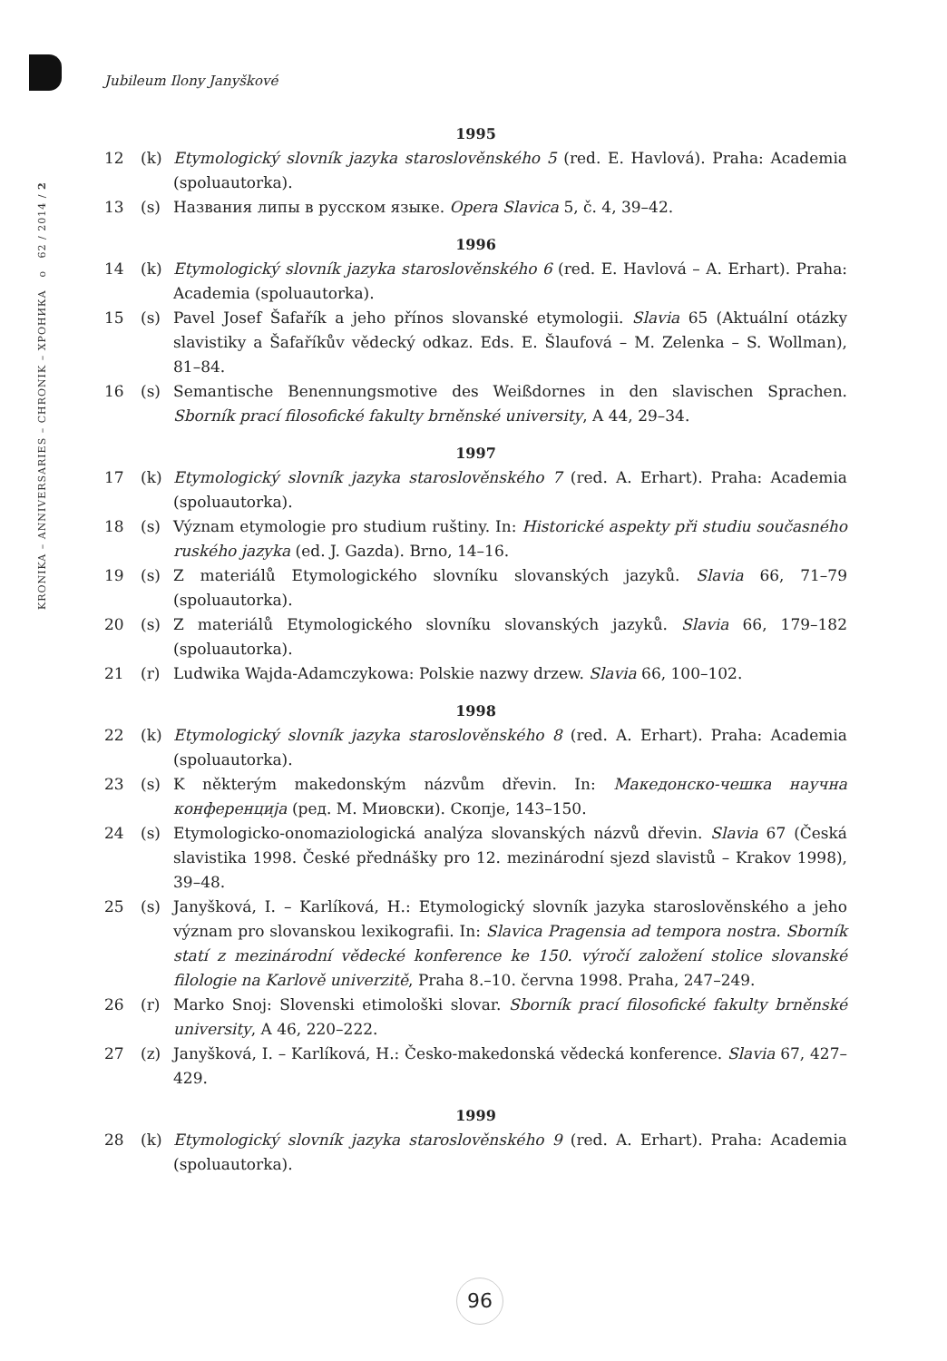KRONIKA – ANNIVERSARIES – CHRONIK – ХРОНИКА o 62 / 2014 / 2
Jubileum Ilony Janyškové
1995
12 (k) Etymologický slovník jazyka staroslověnského 5 (red. E. Havlová). Praha: Academia (spoluautorka).
13 (s) Названия липы в русском языке. Opera Slavica 5, č. 4, 39–42.
1996
14 (k) Etymologický slovník jazyka staroslověnského 6 (red. E. Havlová – A. Erhart). Praha: Academia (spoluautorka).
15 (s) Pavel Josef Šafařík a jeho přínos slovanské etymologii. Slavia 65 (Aktuální otázky slavistiky a Šafaříkův vědecký odkaz. Eds. E. Šlaufová – M. Zelenka – S. Wollman), 81–84.
16 (s) Semantische Benennungsmotive des Weißdornes in den slavischen Sprachen. Sborník prací filosofické fakulty brněnské university, A 44, 29–34.
1997
17 (k) Etymologický slovník jazyka staroslověnského 7 (red. A. Erhart). Praha: Academia (spoluautorka).
18 (s) Význam etymologie pro studium ruštiny. In: Historické aspekty při studiu současného ruského jazyka (ed. J. Gazda). Brno, 14–16.
19 (s) Z materiálů Etymologického slovníku slovanských jazyků. Slavia 66, 71–79 (spoluautorka).
20 (s) Z materiálů Etymologického slovníku slovanských jazyků. Slavia 66, 179–182 (spoluautorka).
21 (r) Ludwika Wajda-Adamczykowa: Polskie nazwy drzew. Slavia 66, 100–102.
1998
22 (k) Etymologický slovník jazyka staroslověnského 8 (red. A. Erhart). Praha: Academia (spoluautorka).
23 (s) K některým makedonským názvům dřevin. In: Македонско-чешка научна конференција (ред. М. Миовски). Скопје, 143–150.
24 (s) Etymologicko-onomaziologická analýza slovanských názvů dřevin. Slavia 67 (Česká slavistika 1998. České přednášky pro 12. mezinárodní sjezd slavistů – Krakov 1998), 39–48.
25 (s) Janyšková, I. – Karlíková, H.: Etymologický slovník jazyka staroslověnského a jeho význam pro slovanskou lexikografii. In: Slavica Pragensia ad tempora nostra. Sborník statí z mezinárodní vědecké konference ke 150. výročí založení stolice slovanské filologie na Karlově univerzitě, Praha 8.–10. června 1998. Praha, 247–249.
26 (r) Marko Snoj: Slovenski etimološki slovar. Sborník prací filosofické fakulty brněnské university, A 46, 220–222.
27 (z) Janyšková, I. – Karlíková, H.: Česko-makedonská vědecká konference. Slavia 67, 427–429.
1999
28 (k) Etymologický slovník jazyka staroslověnského 9 (red. A. Erhart). Praha: Academia (spoluautorka).
96